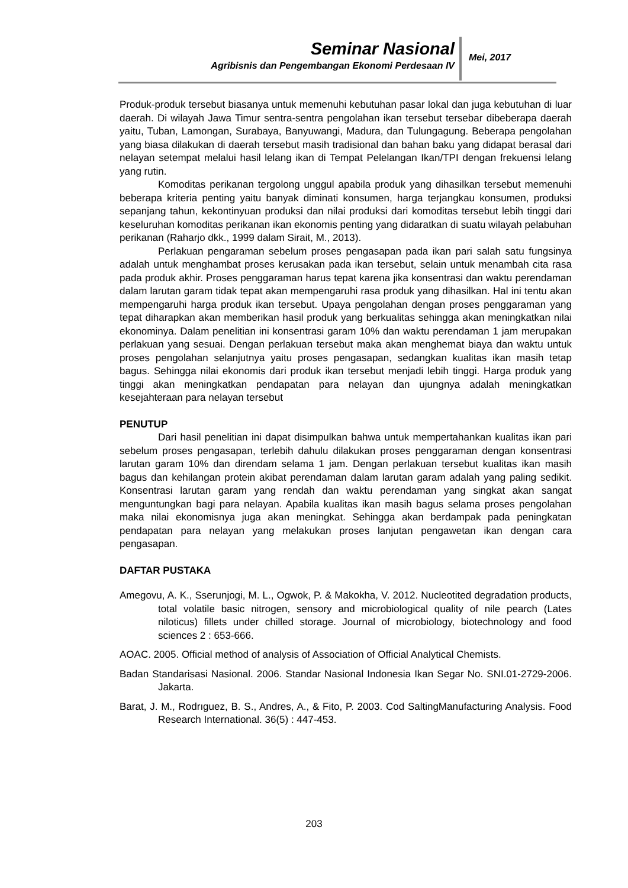Seminar Nasional
Agribisnis dan Pengembangan Ekonomi Perdesaan IV
Mei, 2017
Produk-produk tersebut biasanya untuk memenuhi kebutuhan pasar lokal dan juga kebutuhan di luar daerah. Di wilayah Jawa Timur sentra-sentra pengolahan ikan tersebut tersebar dibeberapa daerah yaitu, Tuban, Lamongan, Surabaya, Banyuwangi, Madura, dan Tulungagung. Beberapa pengolahan yang biasa dilakukan di daerah tersebut masih tradisional dan bahan baku yang didapat berasal dari nelayan setempat melalui hasil lelang ikan di Tempat Pelelangan Ikan/TPI dengan frekuensi lelang yang rutin.
Komoditas perikanan tergolong unggul apabila produk yang dihasilkan tersebut memenuhi beberapa kriteria penting yaitu banyak diminati konsumen, harga terjangkau konsumen, produksi sepanjang tahun, kekontinyuan produksi dan nilai produksi dari komoditas tersebut lebih tinggi dari keseluruhan komoditas perikanan ikan ekonomis penting yang didaratkan di suatu wilayah pelabuhan perikanan (Raharjo dkk., 1999 dalam Sirait, M., 2013).
Perlakuan pengaraman sebelum proses pengasapan pada ikan pari salah satu fungsinya adalah untuk menghambat proses kerusakan pada ikan tersebut, selain untuk menambah cita rasa pada produk akhir. Proses penggaraman harus tepat karena jika konsentrasi dan waktu perendaman dalam larutan garam tidak tepat akan mempengaruhi rasa produk yang dihasilkan. Hal ini tentu akan mempengaruhi harga produk ikan tersebut. Upaya pengolahan dengan proses penggaraman yang tepat diharapkan akan memberikan hasil produk yang berkualitas sehingga akan meningkatkan nilai ekonominya. Dalam penelitian ini konsentrasi garam 10% dan waktu perendaman 1 jam merupakan perlakuan yang sesuai. Dengan perlakuan tersebut maka akan menghemat biaya dan waktu untuk proses pengolahan selanjutnya yaitu proses pengasapan, sedangkan kualitas ikan masih tetap bagus. Sehingga nilai ekonomis dari produk ikan tersebut menjadi lebih tinggi. Harga produk yang tinggi akan meningkatkan pendapatan para nelayan dan ujungnya adalah meningkatkan kesejahteraan para nelayan tersebut
PENUTUP
Dari hasil penelitian ini dapat disimpulkan bahwa untuk mempertahankan kualitas ikan pari sebelum proses pengasapan, terlebih dahulu dilakukan proses penggaraman dengan konsentrasi larutan garam 10% dan direndam selama 1 jam. Dengan perlakuan tersebut kualitas ikan masih bagus dan kehilangan protein akibat perendaman dalam larutan garam adalah yang paling sedikit. Konsentrasi larutan garam yang rendah dan waktu perendaman yang singkat akan sangat menguntungkan bagi para nelayan. Apabila kualitas ikan masih bagus selama proses pengolahan maka nilai ekonomisnya juga akan meningkat. Sehingga akan berdampak pada peningkatan pendapatan para nelayan yang melakukan proses lanjutan pengawetan ikan dengan cara pengasapan.
DAFTAR PUSTAKA
Amegovu, A. K., Sserunjogi, M. L., Ogwok, P. & Makokha, V. 2012. Nucleotited degradation products, total volatile basic nitrogen, sensory and microbiological quality of nile pearch (Lates niloticus) fillets under chilled storage. Journal of microbiology, biotechnology and food sciences 2 : 653-666.
AOAC. 2005. Official method of analysis of Association of Official Analytical Chemists.
Badan Standarisasi Nasional. 2006. Standar Nasional Indonesia Ikan Segar No. SNI.01-2729-2006. Jakarta.
Barat, J. M., Rodrıguez, B. S., Andres, A., & Fito, P. 2003. Cod SaltingManufacturing Analysis. Food Research International. 36(5) : 447-453.
203